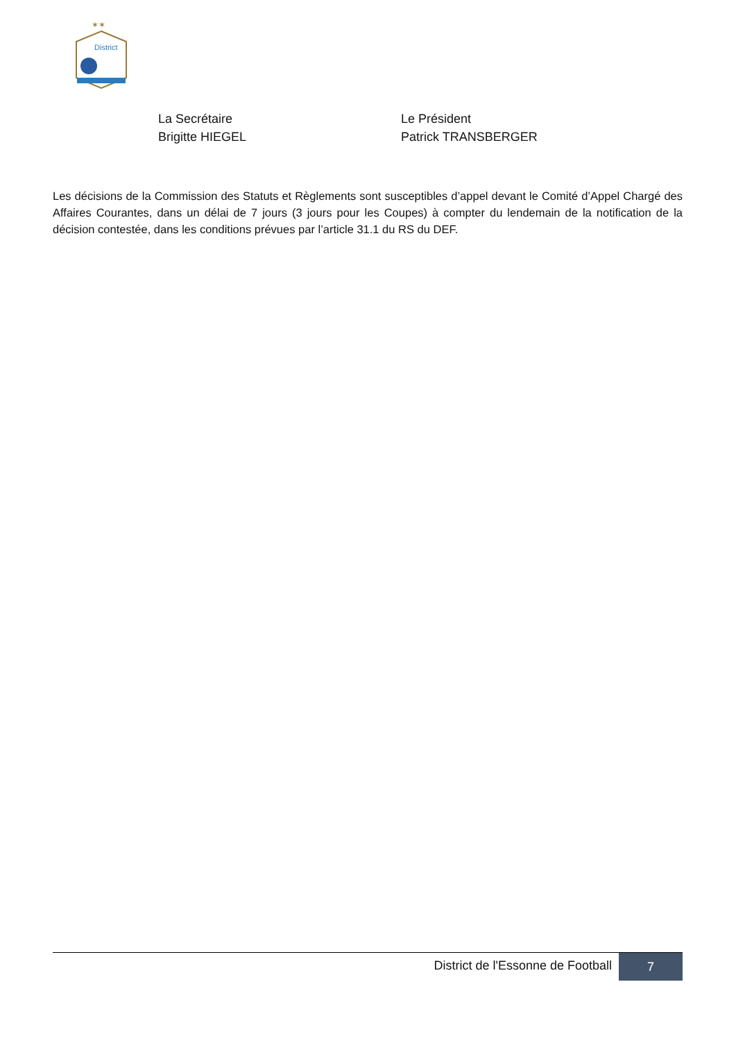✶✶
District
La Secrétaire
Brigitte HIEGEL
Le Président
Patrick TRANSBERGER
Les décisions de la Commission des Statuts et Règlements sont susceptibles d’appel devant le Comité d’Appel Chargé des Affaires Courantes, dans un délai de 7 jours (3 jours pour les Coupes) à compter du lendemain de la notification de la décision contestée, dans les conditions prévues par l’article 31.1 du RS du DEF.
District de l'Essonne de Football
7